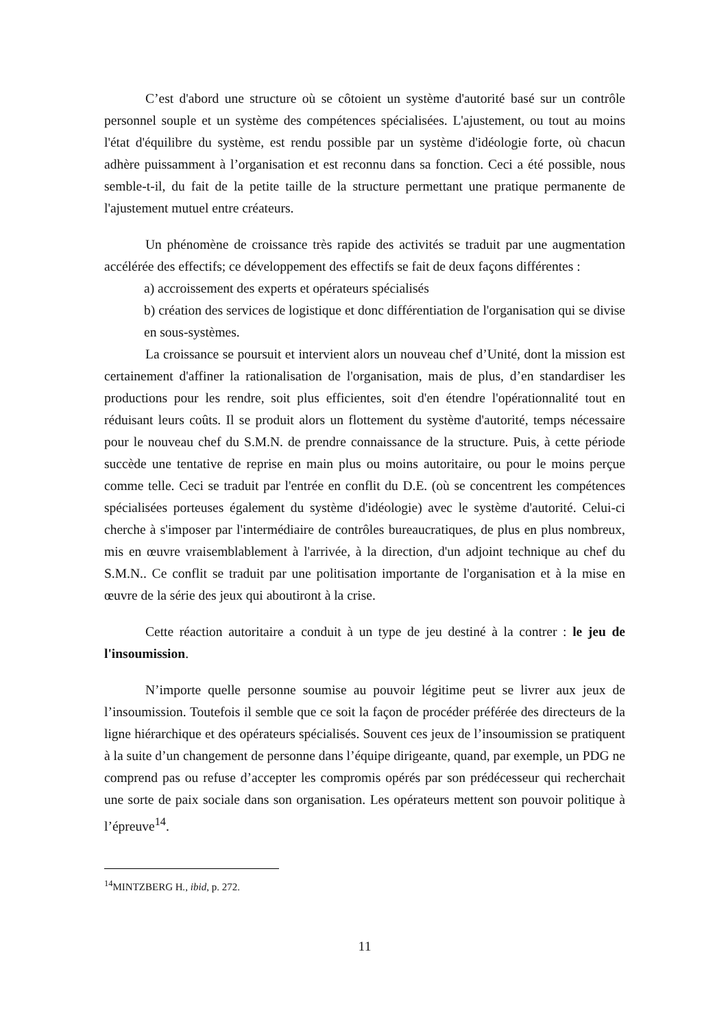C’est d'abord une structure où se côtoient un système d'autorité basé sur un contrôle personnel souple et un système des compétences spécialisées. L'ajustement, ou tout au moins l'état d'équilibre du système, est rendu possible par un système d'idéologie forte, où chacun adhère puissamment à l’organisation et est reconnu dans sa fonction. Ceci a été possible, nous semble-t-il, du fait de la petite taille de la structure permettant une pratique permanente de l'ajustement mutuel entre créateurs.
Un phénomène de croissance très rapide des activités se traduit par une augmentation accélérée des effectifs; ce développement des effectifs se fait de deux façons différentes :
a) accroissement des experts et opérateurs spécialisés
b) création des services de logistique et donc différentiation de l'organisation qui se divise en sous-systèmes.
La croissance se poursuit et intervient alors un nouveau chef d’Unité, dont la mission est certainement d'affiner la rationalisation de l'organisation, mais de plus, d’en standardiser les productions pour les rendre, soit plus efficientes, soit d'en étendre l'opérationnalité tout en réduisant leurs coûts. Il se produit alors un flottement du système d'autorité, temps nécessaire pour le nouveau chef du S.M.N. de prendre connaissance de la structure. Puis, à cette période succède une tentative de reprise en main plus ou moins autoritaire, ou pour le moins perçue comme telle. Ceci se traduit par l'entrée en conflit du D.E. (où se concentrent les compétences spécialisées porteuses également du système d'idéologie) avec le système d'autorité. Celui-ci cherche à s'imposer par l'intermédiaire de contrôles bureaucratiques, de plus en plus nombreux, mis en œuvre vraisemblablement à l'arrivée, à la direction, d'un adjoint technique au chef du S.M.N.. Ce conflit se traduit par une politisation importante de l'organisation et à la mise en œuvre de la série des jeux qui aboutiront à la crise.
Cette réaction autoritaire a conduit à un type de jeu destiné à la contrer : le jeu de l'insoumission.
N’importe quelle personne soumise au pouvoir légitime peut se livrer aux jeux de l’insoumission. Toutefois il semble que ce soit la façon de procéder préférée des directeurs de la ligne hiérarchique et des opérateurs spécialisés. Souvent ces jeux de l’insoumission se pratiquent à la suite d’un changement de personne dans l’équipe dirigeante, quand, par exemple, un PDG ne comprend pas ou refuse d’accepter les compromis opérés par son prédécesseur qui recherchait une sorte de paix sociale dans son organisation. Les opérateurs mettent son pouvoir politique à l’épreuve<sup>14</sup>.
<sup>14</sup> MINTZBERG H., ibid, p. 272.
11